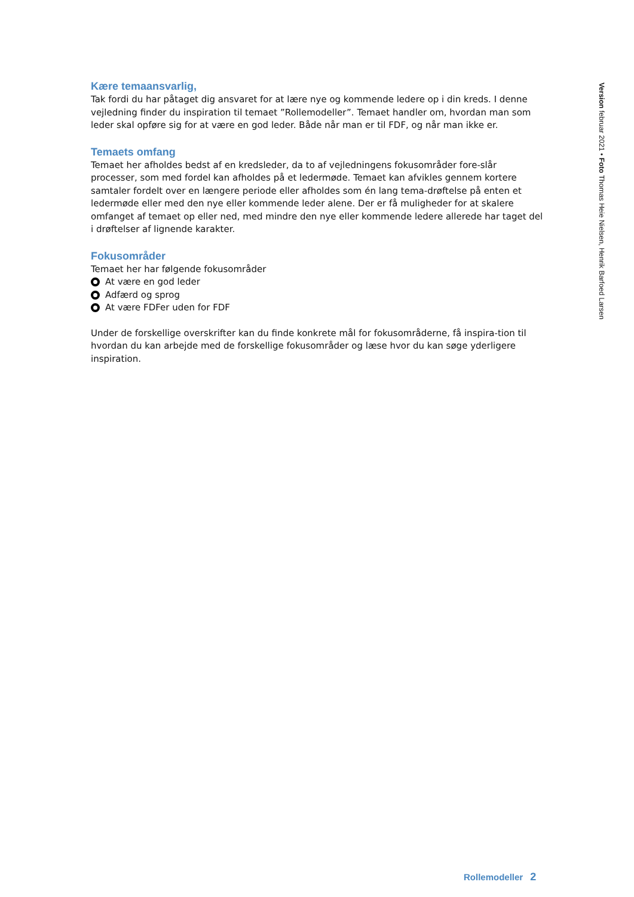Kære temaansvarlig,
Tak fordi du har påtaget dig ansvaret for at lære nye og kommende ledere op i din kreds. I denne vejledning finder du inspiration til temaet ”Rollemodeller”. Temaet handler om, hvordan man som leder skal opføre sig for at være en god leder. Både når man er til FDF, og når man ikke er.
Temaets omfang
Temaet her afholdes bedst af en kredsleder, da to af vejledningens fokusområder fore-slår processer, som med fordel kan afholdes på et ledermøde. Temaet kan afvikles gennem kortere samtaler fordelt over en længere periode eller afholdes som én lang tema-drøftelse på enten et ledermøde eller med den nye eller kommende leder alene. Der er få muligheder for at skalere omfanget af temaet op eller ned, med mindre den nye eller kommende ledere allerede har taget del i drøftelser af lignende karakter.
Fokusområder
Temaet her har følgende fokusområder
At være en god leder
Adfærd og sprog
At være FDFer uden for FDF
Under de forskellige overskrifter kan du finde konkrete mål for fokusområderne, få inspira-tion til hvordan du kan arbejde med de forskellige fokusområder og læse hvor du kan søge yderligere inspiration.
Version februar 2021 • Foto Thomas Heie Nielsen, Henrik Barfoed Larsen
Rollemodeller 2